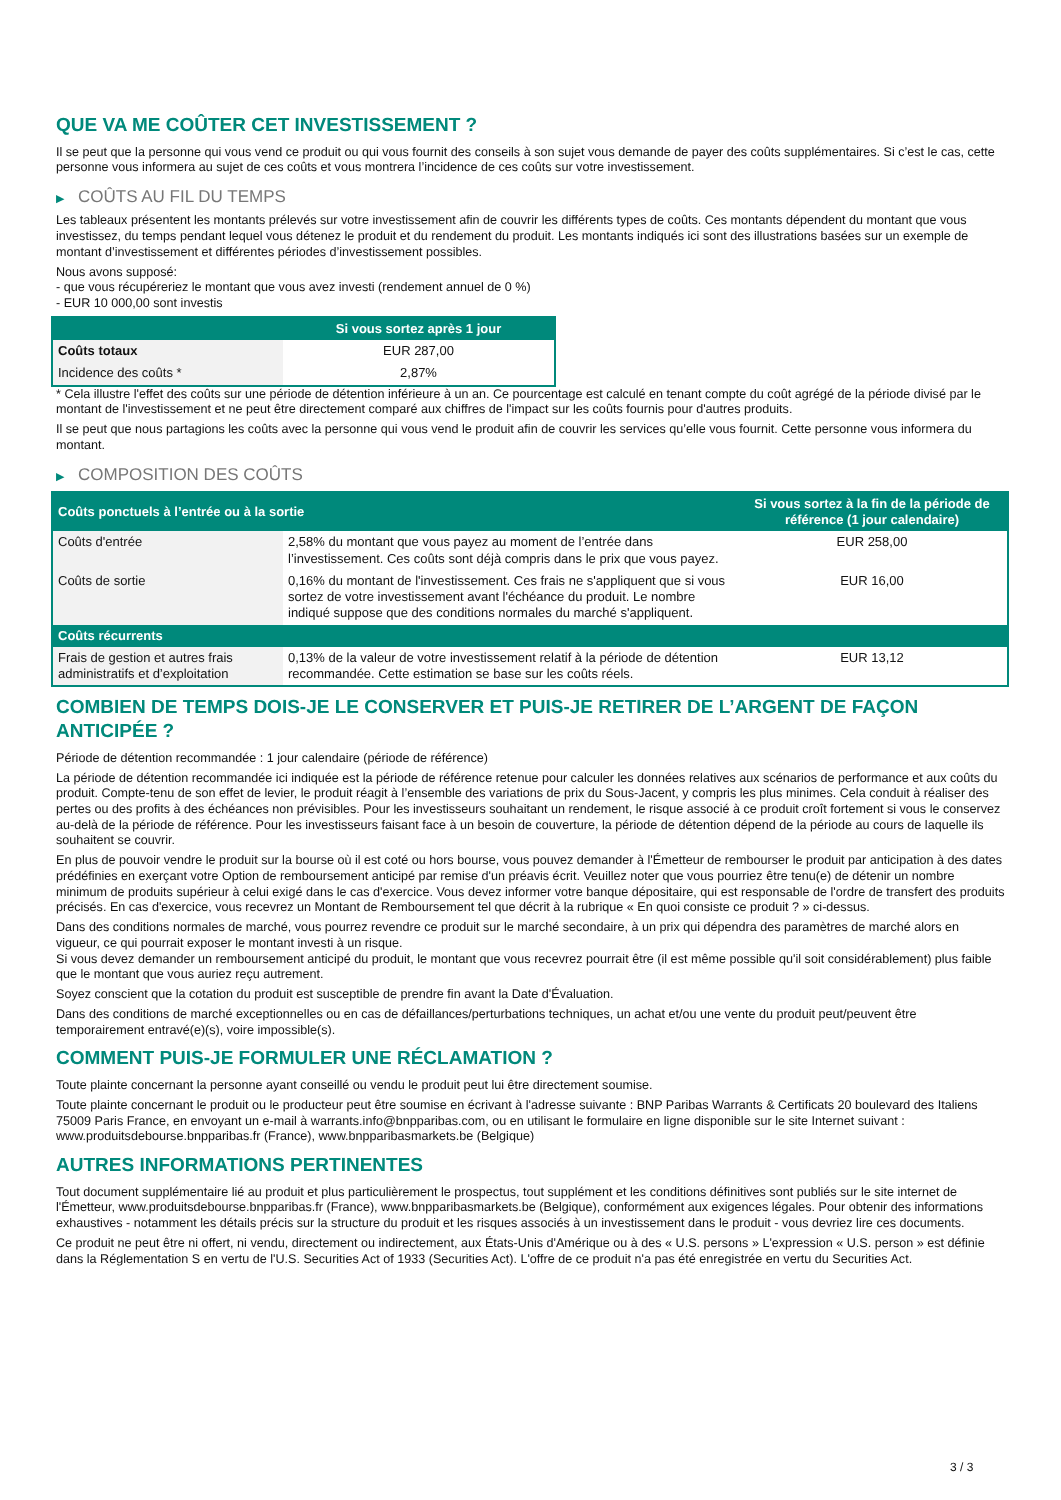QUE VA ME COÛTER CET INVESTISSEMENT ?
Il se peut que la personne qui vous vend ce produit ou qui vous fournit des conseils à son sujet vous demande de payer des coûts supplémentaires. Si c’est le cas, cette personne vous informera au sujet de ces coûts et vous montrera l’incidence de ces coûts sur votre investissement.
▶ COÛTS AU FIL DU TEMPS
Les tableaux présentent les montants prélevés sur votre investissement afin de couvrir les différents types de coûts. Ces montants dépendent du montant que vous investissez, du temps pendant lequel vous détenez le produit et du rendement du produit. Les montants indiqués ici sont des illustrations basées sur un exemple de montant d’investissement et différentes périodes d’investissement possibles.
Nous avons supposé:
- que vous récupéreriez le montant que vous avez investi (rendement annuel de 0 %)
- EUR 10 000,00 sont investis
| | Si vous sortez après 1 jour |
| --- | --- |
| Coûts totaux | EUR 287,00 |
| Incidence des coûts * | 2,87% |
* Cela illustre l'effet des coûts sur une période de détention inférieure à un an. Ce pourcentage est calculé en tenant compte du coût agrégé de la période divisé par le montant de l'investissement et ne peut être directement comparé aux chiffres de l'impact sur les coûts fournis pour d'autres produits.
Il se peut que nous partagions les coûts avec la personne qui vous vend le produit afin de couvrir les services qu’elle vous fournit. Cette personne vous informera du montant.
▶ COMPOSITION DES COÛTS
| Coûts ponctuels à l’entrée ou à la sortie | | Si vous sortez à la fin de la période de référence (1 jour calendaire) |
| --- | --- | --- |
| Coûts d'entrée | 2,58% du montant que vous payez au moment de l’entrée dans l’investissement. Ces coûts sont déjà compris dans le prix que vous payez. | EUR 258,00 |
| Coûts de sortie | 0,16% du montant de l'investissement. Ces frais ne s'appliquent que si vous sortez de votre investissement avant l'échéance du produit. Le nombre indiqué suppose que des conditions normales du marché s'appliquent. | EUR 16,00 |
| Coûts récurrents | | |
| Frais de gestion et autres frais administratifs et d’exploitation | 0,13% de la valeur de votre investissement relatif à la période de détention recommandée. Cette estimation se base sur les coûts réels. | EUR 13,12 |
COMBIEN DE TEMPS DOIS-JE LE CONSERVER ET PUIS-JE RETIRER DE L’ARGENT DE FAÇON ANTICIPÉE ?
Période de détention recommandée : 1 jour calendaire (période de référence)
La période de détention recommandée ici indiquée est la période de référence retenue pour calculer les données relatives aux scénarios de performance et aux coûts du produit. Compte-tenu de son effet de levier, le produit réagit à l’ensemble des variations de prix du Sous-Jacent, y compris les plus minimes. Cela conduit à réaliser des pertes ou des profits à des échéances non prévisibles. Pour les investisseurs souhaitant un rendement, le risque associé à ce produit croît fortement si vous le conservez au-delà de la période de référence. Pour les investisseurs faisant face à un besoin de couverture, la période de détention dépend de la période au cours de laquelle ils souhaitent se couvrir.
En plus de pouvoir vendre le produit sur la bourse où il est coté ou hors bourse, vous pouvez demander à l'Émetteur de rembourser le produit par anticipation à des dates prédéfinies en exerçant votre Option de remboursement anticipé par remise d'un préavis écrit. Veuillez noter que vous pourriez être tenu(e) de détenir un nombre minimum de produits supérieur à celui exigé dans le cas d'exercice. Vous devez informer votre banque dépositaire, qui est responsable de l'ordre de transfert des produits précisés. En cas d'exercice, vous recevrez un Montant de Remboursement tel que décrit à la rubrique « En quoi consiste ce produit ? » ci-dessus.
Dans des conditions normales de marché, vous pourrez revendre ce produit sur le marché secondaire, à un prix qui dépendra des paramètres de marché alors en vigueur, ce qui pourrait exposer le montant investi à un risque.
Si vous devez demander un remboursement anticipé du produit, le montant que vous recevrez pourrait être (il est même possible qu'il soit considérablement) plus faible que le montant que vous auriez reçu autrement.
Soyez conscient que la cotation du produit est susceptible de prendre fin avant la Date d'Évaluation.
Dans des conditions de marché exceptionnelles ou en cas de défaillances/perturbations techniques, un achat et/ou une vente du produit peut/peuvent être temporairement entravé(e)(s), voire impossible(s).
COMMENT PUIS-JE FORMULER UNE RÉCLAMATION ?
Toute plainte concernant la personne ayant conseillé ou vendu le produit peut lui être directement soumise.
Toute plainte concernant le produit ou le producteur peut être soumise en écrivant à l'adresse suivante : BNP Paribas Warrants & Certificats 20 boulevard des Italiens 75009 Paris France, en envoyant un e-mail à warrants.info@bnpparibas.com, ou en utilisant le formulaire en ligne disponible sur le site Internet suivant : www.produitsdebourse.bnpparibas.fr (France), www.bnpparibasmarkets.be (Belgique)
AUTRES INFORMATIONS PERTINENTES
Tout document supplémentaire lié au produit et plus particulièrement le prospectus, tout supplément et les conditions définitives sont publiés sur le site internet de l'Émetteur, www.produitsdebourse.bnpparibas.fr (France), www.bnpparibasmarkets.be (Belgique), conformément aux exigences légales. Pour obtenir des informations exhaustives - notamment les détails précis sur la structure du produit et les risques associés à un investissement dans le produit - vous devriez lire ces documents.
Ce produit ne peut être ni offert, ni vendu, directement ou indirectement, aux États-Unis d'Amérique ou à des « U.S. persons » L'expression « U.S. person » est définie dans la Réglementation S en vertu de l'U.S. Securities Act of 1933 (Securities Act). L'offre de ce produit n'a pas été enregistrée en vertu du Securities Act.
3 / 3